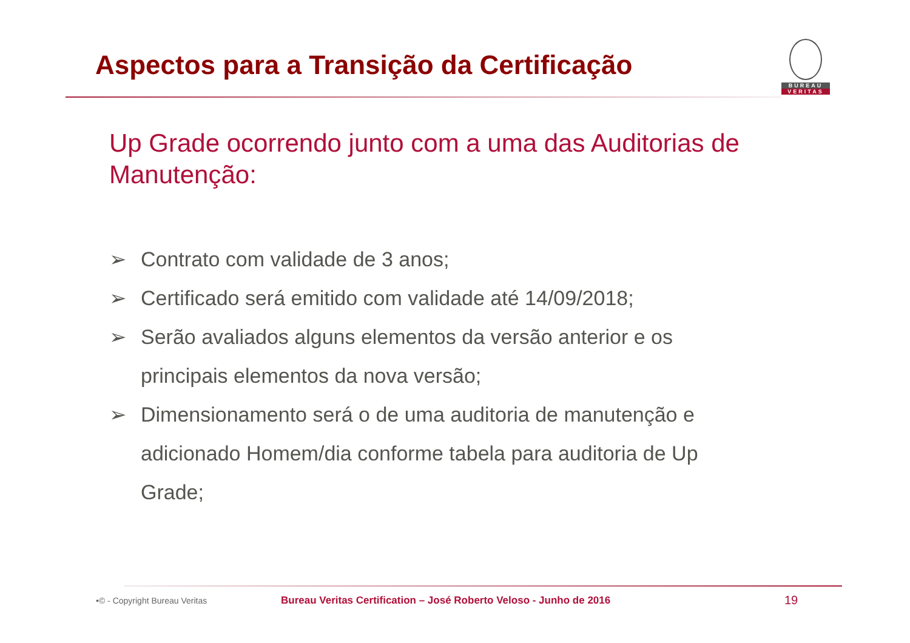Aspectos para a Transição da Certificação
BUREAU
VERITAS
Up Grade ocorrendo junto com a uma das Auditorias de Manutenção:
➢ Contrato com validade de 3 anos;
➢ Certificado será emitido com validade até 14/09/2018;
➢ Serão avaliados alguns elementos da versão anterior e os principais elementos da nova versão;
➢ Dimensionamento será o de uma auditoria de manutenção e adicionado Homem/dia conforme tabela para auditoria de Up Grade;
•© - Copyright Bureau Veritas Bureau Veritas Certification – José Roberto Veloso - Junho de 2016 19